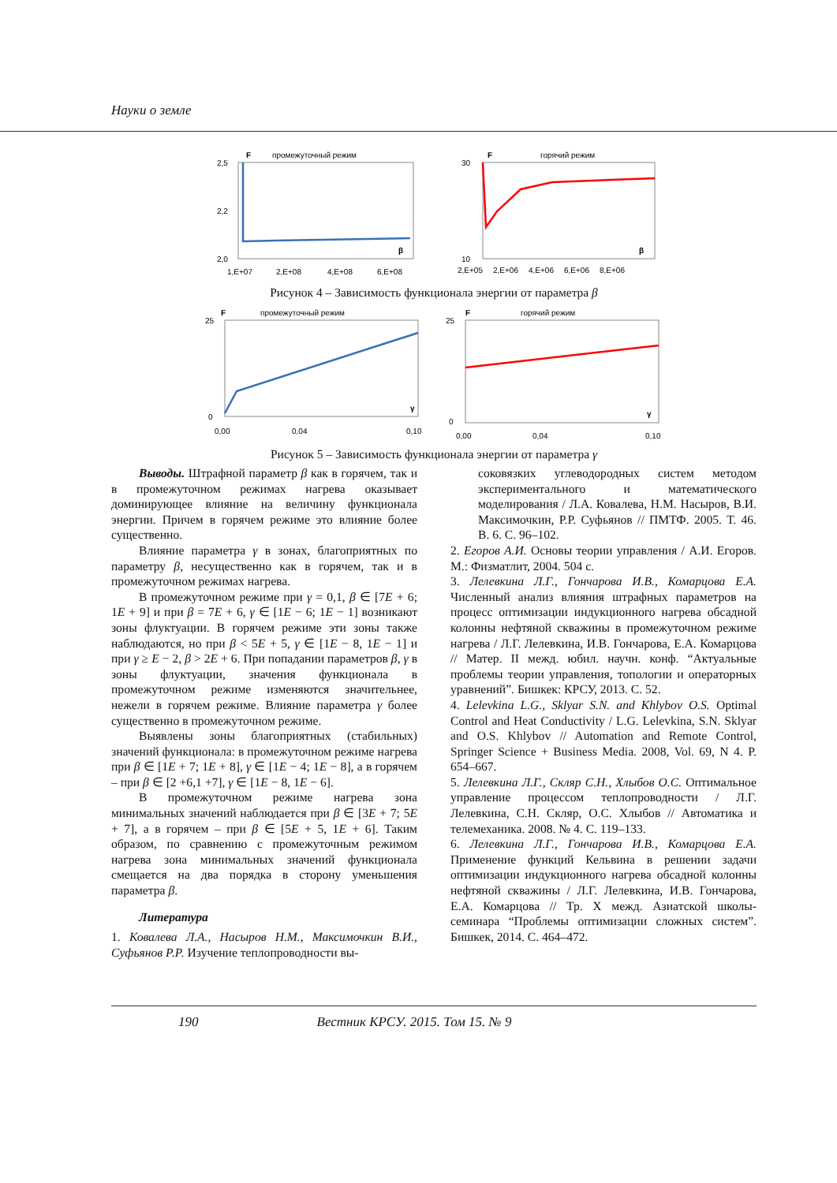Науки о земле
F
промежуточный режим
2,5
2,0
2,2
β
1,E+07
2,E+08
4,E+08
6,E+08
F
горячий режим
30
10
β
2,E+05
2,E+06
4,E+06
6,E+06
8,E+06
Рисунок 4 – Зависимость функционала энергии от параметра β
F
промежуточный режим
25
0
γ
0,00
0,04
0,10
F
горячий режим
25
0
γ
0,00
0,04
0,10
Рисунок 5 – Зависимость функционала энергии от параметра γ
Выводы. Штрафной параметр β как в горячем, так и в промежуточном режимах нагрева оказывает доминирующее влияние на величину функционала энергии. Причем в горячем режиме это влияние более существенно.
Влияние параметра γ в зонах, благоприятных по параметру β, несущественно как в горячем, так и в промежуточном режимах нагрева.
В промежуточном режиме при γ = 0,1, β ∈ [7E + 6; 1E + 9] и при β = 7E + 6, γ ∈ [1E − 6; 1E − 1] возникают зоны флуктуации. В горячем режиме эти зоны также наблюдаются, но при β < 5E + 5, γ ∈ [1E − 8, 1E − 1] и при γ ≥ E − 2, β > 2E + 6. При попадании параметров β, γ в зоны флуктуации, значения функционала в промежуточном режиме изменяются значительнее, нежели в горячем режиме. Влияние параметра γ более существенно в промежуточном режиме.
Выявлены зоны благоприятных (стабильных) значений функционала: в промежуточном режиме нагрева при β ∈ [1E + 7; 1E + 8], γ ∈ [1E − 4; 1E − 8], а в горячем – при β ∈ [2 +6,1 +7], γ ∈ [1E − 8, 1E − 6].
В промежуточном режиме нагрева зона минимальных значений наблюдается при β ∈ [3E + 7; 5E + 7], а в горячем – при β ∈ [5E + 5, 1E + 6]. Таким образом, по сравнению с промежуточным режимом нагрева зона минимальных значений функционала смещается на два порядка в сторону уменьшения параметра β.
Литература
1. Ковалева Л.А., Насыров Н.М., Максимочкин В.И., Суфьянов Р.Р. Изучение теплопроводности вы-
соковязких углеводородных систем методом экспериментального и математического моделирования / Л.А. Ковалева, Н.М. Насыров, В.И. Максимочкин, Р.Р. Суфьянов // ПМТФ. 2005. Т. 46. В. 6. С. 96–102.
2. Егоров А.И. Основы теории управления / А.И. Егоров. М.: Физматлит, 2004. 504 с.
3. Лелевкина Л.Г., Гончарова И.В., Комарцова Е.А. Численный анализ влияния штрафных параметров на процесс оптимизации индукционного нагрева обсадной колонны нефтяной скважины в промежуточном режиме нагрева / Л.Г. Лелевкина, И.В. Гончарова, Е.А. Комарцова // Матер. II межд. юбил. научн. конф. “Актуальные проблемы теории управления, топологии и операторных уравнений”. Бишкек: КРСУ, 2013. С. 52.
4. Lelevkina L.G., Sklyar S.N. and Khlybov O.S. Optimal Control and Heat Conductivity / L.G. Lelevkina, S.N. Sklyar and O.S. Khlybov // Automation and Remote Control, Springer Science + Business Media. 2008, Vol. 69, N 4. P. 654–667.
5. Лелевкина Л.Г., Скляр С.Н., Хлыбов О.С. Оптимальное управление процессом теплопроводности / Л.Г. Лелевкина, С.Н. Скляр, О.С. Хлыбов // Автоматика и телемеханика. 2008. № 4. С. 119–133.
6. Лелевкина Л.Г., Гончарова И.В., Комарцова Е.А. Применение функций Кельвина в решении задачи оптимизации индукционного нагрева обсадной колонны нефтяной скважины / Л.Г. Лелевкина, И.В. Гончарова, Е.А. Комарцова // Тр. X межд. Азиатской школы-семинара “Проблемы оптимизации сложных систем”. Бишкек, 2014. С. 464–472.
190 Вестник КРСУ. 2015. Том 15. № 9